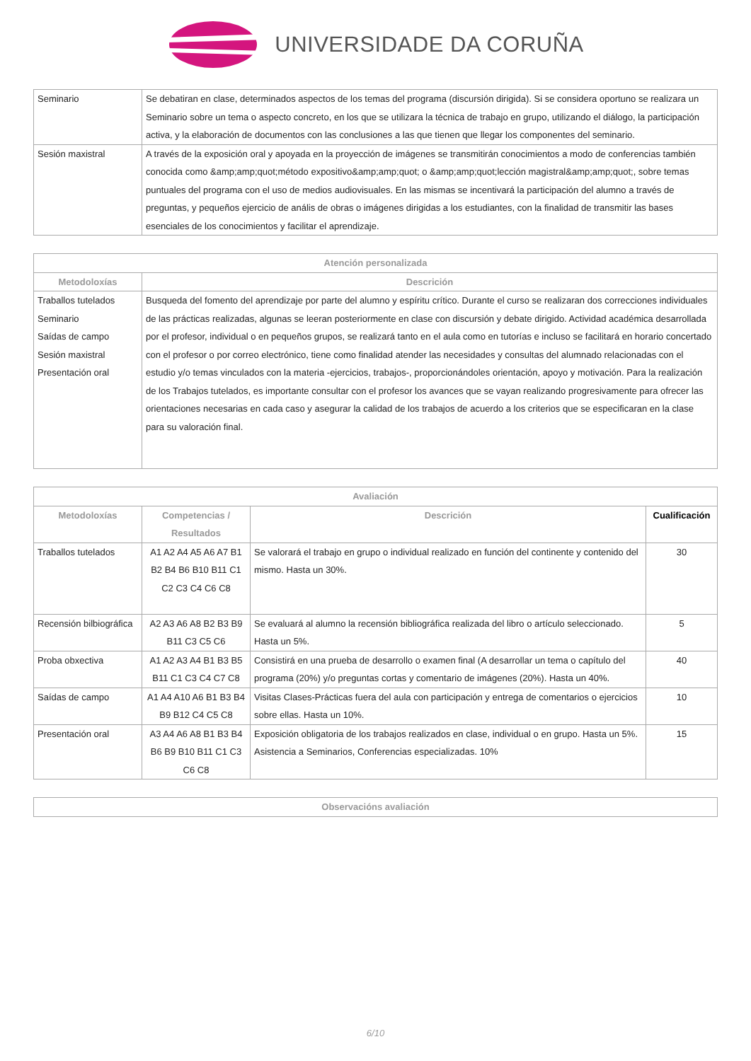UNIVERSIDADE DA CORUÑA
| Seminario | Se debatiran en clase, determinados aspectos de los temas del programa (discursión dirigida). Si se considera oportuno se realizara un Seminario sobre un tema o aspecto concreto, en los que se utilizara la técnica de trabajo en grupo, utilizando el diálogo, la participación activa, y la elaboración de documentos con las conclusiones a las que tienen que llegar los componentes del seminario. |
| Sesión maxistral | A través de la exposición oral y apoyada en la proyección de imágenes se transmitirán conocimientos a modo de conferencias también conocida como &amp;amp;quot;método expositivo&amp;amp;quot; o &amp;amp;quot;lección magistral&amp;amp;quot;, sobre temas puntuales del programa con el uso de medios audiovisuales. En las mismas se incentivará la participación del alumno a través de preguntas, y pequeños ejercicio de anális de obras o imágenes dirigidas a los estudiantes, con la finalidad de transmitir las bases esenciales de los conocimientos y facilitar el aprendizaje. |
| Atención personalizada | |
| --- | --- |
| Metodoloxías | Descrición |
| Traballos tutelados Seminario Saídas de campo Sesión maxistral Presentación oral | Busqueda del fomento del aprendizaje por parte del alumno y espíritu crítico. Durante el curso se realizaran dos correcciones individuales de las prácticas realizadas, algunas se leeran posteriormente en clase con discursión y debate dirigido. Actividad académica desarrollada por el profesor, individual o en pequeños grupos, se realizará tanto en el aula como en tutorías e incluso se facilitará en horario concertado con el profesor o por correo electrónico, tiene como finalidad atender las necesidades y consultas del alumnado relacionadas con el estudio y/o temas vinculados con la materia -ejercicios, trabajos-, proporcionándoles orientación, apoyo y motivación. Para la realización de los Trabajos tutelados, es importante consultar con el profesor los avances que se vayan realizando progresivamente para ofrecer las orientaciones necesarias en cada caso y asegurar la calidad de los trabajos de acuerdo a los criterios que se especificaran en la clase para su valoración final. |
| Avaliación | | | |
| --- | --- | --- | --- |
| Metodoloxías | Competencias / Resultados | Descrición | Cualificación |
| Traballos tutelados | A1 A2 A4 A5 A6 A7 B1 B2 B4 B6 B10 B11 C1 C2 C3 C4 C6 C8 | Se valorará el trabajo en grupo o individual realizado en función del continente y contenido del mismo. Hasta un 30%. | 30 |
| Recensión bilbiográfica | A2 A3 A6 A8 B2 B3 B9 B11 C3 C5 C6 | Se evaluará al alumno la recensión bibliográfica realizada del libro o artículo seleccionado. Hasta un 5%. | 5 |
| Proba obxectiva | A1 A2 A3 A4 B1 B3 B5 B11 C1 C3 C4 C7 C8 | Consistirá en una prueba de desarrollo o examen final (A desarrollar un tema o capítulo del programa (20%) y/o preguntas cortas y comentario de imágenes (20%). Hasta un 40%. | 40 |
| Saídas de campo | A1 A4 A10 A6 B1 B3 B4 B9 B12 C4 C5 C8 | Visitas Clases-Prácticas fuera del aula con participación y entrega de comentarios o ejercicios sobre ellas. Hasta un 10%. | 10 |
| Presentación oral | A3 A4 A6 A8 B1 B3 B4 B6 B9 B10 B11 C1 C3 C6 C8 | Exposición obligatoria de los trabajos realizados en clase, individual o en grupo. Hasta un 5%. Asistencia a Seminarios, Conferencias especializadas. 10% | 15 |
| Observacións avaliación |
| --- |
6/10